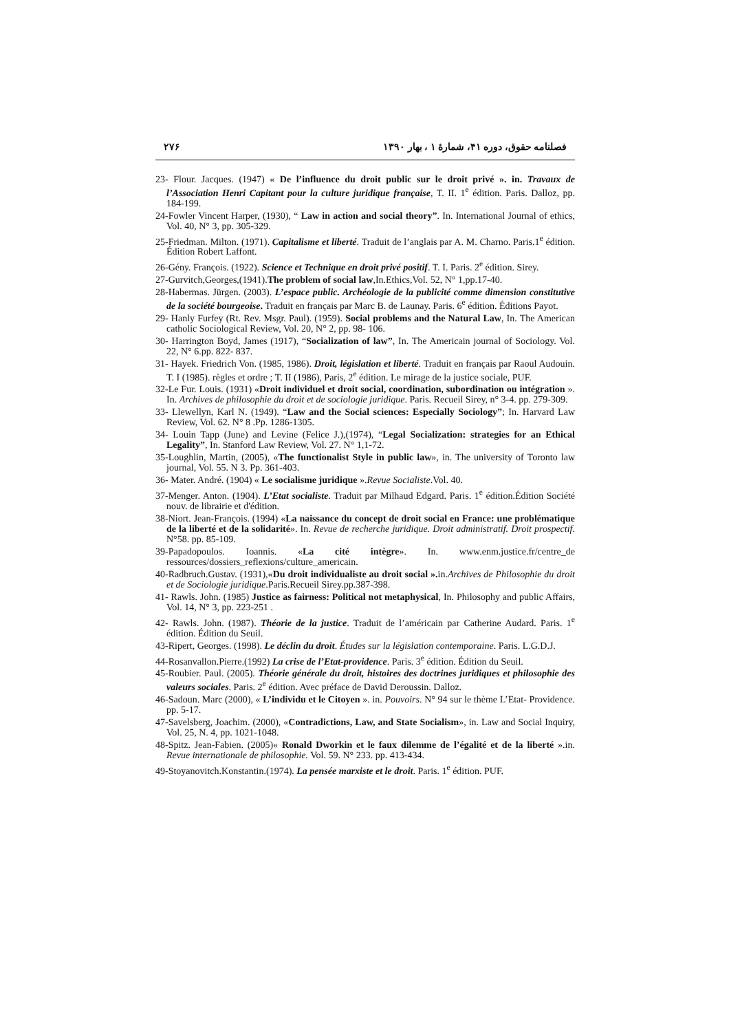فصلنامه حقوق، دوره ۴۱، شمارهٔ ۱ ، بهار ۱۳۹۰ ۲۷۶
23- Flour. Jacques. (1947) « De l’influence du droit public sur le droit privé ». in. Travaux de l’Association Henri Capitant pour la culture juridique française, T. II. 1<sup>e</sup> édition. Paris. Dalloz, pp. 184-199.
24-Fowler Vincent Harper, (1930), “ Law in action and social theory”. In. International Journal of ethics, Vol. 40, N° 3, pp. 305-329.
25-Friedman. Milton. (1971). Capitalisme et liberté. Traduit de l’anglais par A. M. Charno. Paris.1<sup>e</sup> édition. Édition Robert Laffont.
26-Gény. François. (1922). Science et Technique en droit privé positif. T. I. Paris. 2<sup>e</sup> édition. Sirey.
27-Gurvitch,Georges,(1941).The problem of social law,In.Ethics,Vol. 52, N° 1,pp.17-40.
28-Habermas. Jürgen. (2003). L’espace public. Archéologie de la publicité comme dimension constitutive de la société bourgeoise. Traduit en français par Marc B. de Launay. Paris. 6<sup>e</sup> édition. Éditions Payot.
29- Hanly Furfey (Rt. Rev. Msgr. Paul). (1959). Social problems and the Natural Law, In. The American catholic Sociological Review, Vol. 20, N° 2, pp. 98- 106.
30- Harrington Boyd, James (1917), “Socialization of law”, In. The Americain journal of Sociology. Vol. 22, N° 6.pp. 822- 837.
31- Hayek. Friedrich Von. (1985, 1986). Droit, législation et liberté. Traduit en français par Raoul Audouin. T. I (1985). règles et ordre ; T. II (1986), Paris, 2<sup>e</sup> édition. Le mirage de la justice sociale, PUF.
32-Le Fur. Louis. (1931) «Droit individuel et droit social, coordination, subordination ou intégration ». In. Archives de philosophie du droit et de sociologie juridique. Paris. Recueil Sirey, n° 3-4. pp. 279-309.
33- Llewellyn, Karl N. (1949). “Law and the Social sciences: Especially Sociology”; In. Harvard Law Review, Vol. 62. N° 8 .Pp. 1286-1305.
34- Louin Tapp (June) and Levine (Felice J.),(1974), “Legal Socialization: strategies for an Ethical Legality”, In. Stanford Law Review, Vol. 27. N° 1,1-72.
35-Loughlin, Martin, (2005), «The functionalist Style in public law», in. The university of Toronto law journal, Vol. 55. N 3. Pp. 361-403.
36- Mater. André. (1904) « Le socialisme juridique ».Revue Socialiste.Vol. 40.
37-Menger. Anton. (1904). L’Etat socialiste. Traduit par Milhaud Edgard. Paris. 1<sup>e</sup> édition.Édition Société nouv. de librairie et d'édition.
38-Niort. Jean-François. (1994) «La naissance du concept de droit social en France: une problématique de la liberté et de la solidarité». In. Revue de recherche juridique. Droit administratif. Droit prospectif. N°58. pp. 85-109.
39-Papadopoulos. Ioannis. «La cité intègre». In. www.enm.justice.fr/centre_de ressources/dossiers_reflexions/culture_americain.
40-Radbruch.Gustav. (1931),«Du droit individualiste au droit social ». in.Archives de Philosophie du droit et de Sociologie juridique.Paris.Recueil Sirey.pp.387-398.
41- Rawls. John. (1985) Justice as fairness: Political not metaphysical, In. Philosophy and public Affairs, Vol. 14, N° 3, pp. 223-251 .
42- Rawls. John. (1987). Théorie de la justice. Traduit de l’américain par Catherine Audard. Paris. 1<sup>e</sup> édition. Édition du Seuil.
43-Ripert, Georges. (1998). Le déclin du droit. Études sur la législation contemporaine. Paris. L.G.D.J.
44-Rosanvallon.Pierre.(1992) La crise de l’Etat-providence. Paris. 3<sup>e</sup> édition. Édition du Seuil.
45-Roubier. Paul. (2005). Théorie générale du droit, histoires des doctrines juridiques et philosophie des valeurs sociales. Paris. 2<sup>e</sup> édition. Avec préface de David Deroussin. Dalloz.
46-Sadoun. Marc (2000), « L’individu et le Citoyen ». in. Pouvoirs. N° 94 sur le thème L’Etat- Providence. pp. 5-17.
47-Savelsberg, Joachim. (2000), «Contradictions, Law, and State Socialism», in. Law and Social Inquiry, Vol. 25, N. 4, pp. 1021-1048.
48-Spitz. Jean-Fabien. (2005)« Ronald Dworkin et le faux dilemme de l’égalité et de la liberté ».in. Revue internationale de philosophie. Vol. 59. N° 233. pp. 413-434.
49-Stoyanovitch.Konstantin.(1974). La pensée marxiste et le droit. Paris. 1<sup>e</sup> édition. PUF.